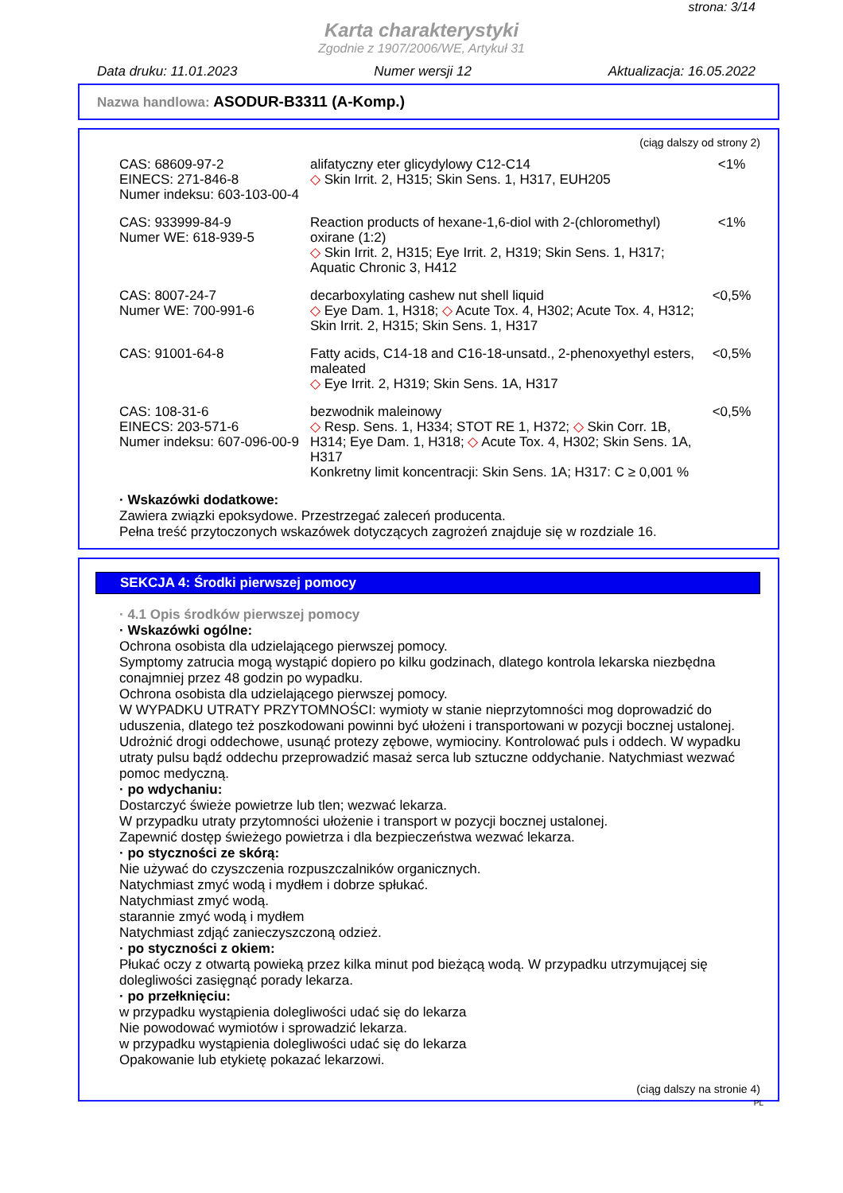strona: 3/14
Karta charakterystyki
Zgodnie z 1907/2006/WE, Artykuł 31
Data druku: 11.01.2023 Numer wersji 12 Aktualizacja: 16.05.2022
Nazwa handlowa: ASODUR-B3311 (A-Komp.)
(ciąg dalszy od strony 2)
| CAS: 68609-97-2 EINECS: 271-846-8 Numer indeksu: 603-103-00-4 | alifatyczny eter glicydylowy C12-C14 ◇ Skin Irrit. 2, H315; Skin Sens. 1, H317, EUH205 | <1% |
| CAS: 933999-84-9 Numer WE: 618-939-5 | Reaction products of hexane-1,6-diol with 2-(chloromethyl) oxirane (1:2) ◇ Skin Irrit. 2, H315; Eye Irrit. 2, H319; Skin Sens. 1, H317; Aquatic Chronic 3, H412 | <1% |
| CAS: 8007-24-7 Numer WE: 700-991-6 | decarboxylating cashew nut shell liquid ◇ Eye Dam. 1, H318; ◇ Acute Tox. 4, H302; Acute Tox. 4, H312; Skin Irrit. 2, H315; Skin Sens. 1, H317 | <0,5% |
| CAS: 91001-64-8 | Fatty acids, C14-18 and C16-18-unsatd., 2-phenoxyethyl esters, maleated ◇ Eye Irrit. 2, H319; Skin Sens. 1A, H317 | <0,5% |
| CAS: 108-31-6 EINECS: 203-571-6 Numer indeksu: 607-096-00-9 | bezwodnik maleinowy ◇ Resp. Sens. 1, H334; STOT RE 1, H372; ◇ Skin Corr. 1B, H314; Eye Dam. 1, H318; ◇ Acute Tox. 4, H302; Skin Sens. 1A, H317 Konkretny limit koncentracji: Skin Sens. 1A; H317: C ≥ 0,001 % | <0,5% |
· Wskazówki dodatkowe:
Zawiera związki epoksydowe. Przestrzegać zaleceń producenta.
Pełna treść przytoczonych wskazówek dotyczących zagrożeń znajduje się w rozdziale 16.
SEKCJA 4: Środki pierwszej pomocy
· 4.1 Opis środków pierwszej pomocy
· Wskazówki ogólne:
Ochrona osobista dla udzielającego pierwszej pomocy.
Symptomy zatrucia mogą wystąpić dopiero po kilku godzinach, dlatego kontrola lekarska niezbędna conajmniej przez 48 godzin po wypadku.
Ochrona osobista dla udzielającego pierwszej pomocy.
W WYPADKU UTRATY PRZYTOMNOŚCI: wymioty w stanie nieprzytomności mog doprowadzić do uduszenia, dlatego też poszkodowani powinni być ułożeni i transportowani w pozycji bocznej ustalonej. Udrożnić drogi oddechowe, usunąć protezy zębowe, wymiociny. Kontrolować puls i oddech. W wypadku utraty pulsu bądź oddechu przeprowadzić masaż serca lub sztuczne oddychanie. Natychmiast wezwać pomoc medyczną.
· po wdychaniu:
Dostarczyć świeże powietrze lub tlen; wezwać lekarza.
W przypadku utraty przytomności ułożenie i transport w pozycji bocznej ustalonej.
Zapewnić dostęp świeżego powietrza i dla bezpieczeństwa wezwać lekarza.
· po styczności ze skórą:
Nie używać do czyszczenia rozpuszczalników organicznych.
Natychmiast zmyć wodą i mydłem i dobrze spłukać.
Natychmiast zmyć wodą.
starannie zmyć wodą i mydłem
Natychmiast zdjąć zanieczyszczoną odzież.
· po styczności z okiem:
Płukać oczy z otwartą powieką przez kilka minut pod bieżącą wodą. W przypadku utrzymującej się dolegliwości zasięgnąć porady lekarza.
· po przełknięciu:
w przypadku wystąpienia dolegliwości udać się do lekarza
Nie powodować wymiotów i sprowadzić lekarza.
w przypadku wystąpienia dolegliwości udać się do lekarza
Opakowanie lub etykietę pokazać lekarzowi.
(ciąg dalszy na stronie 4)
PL